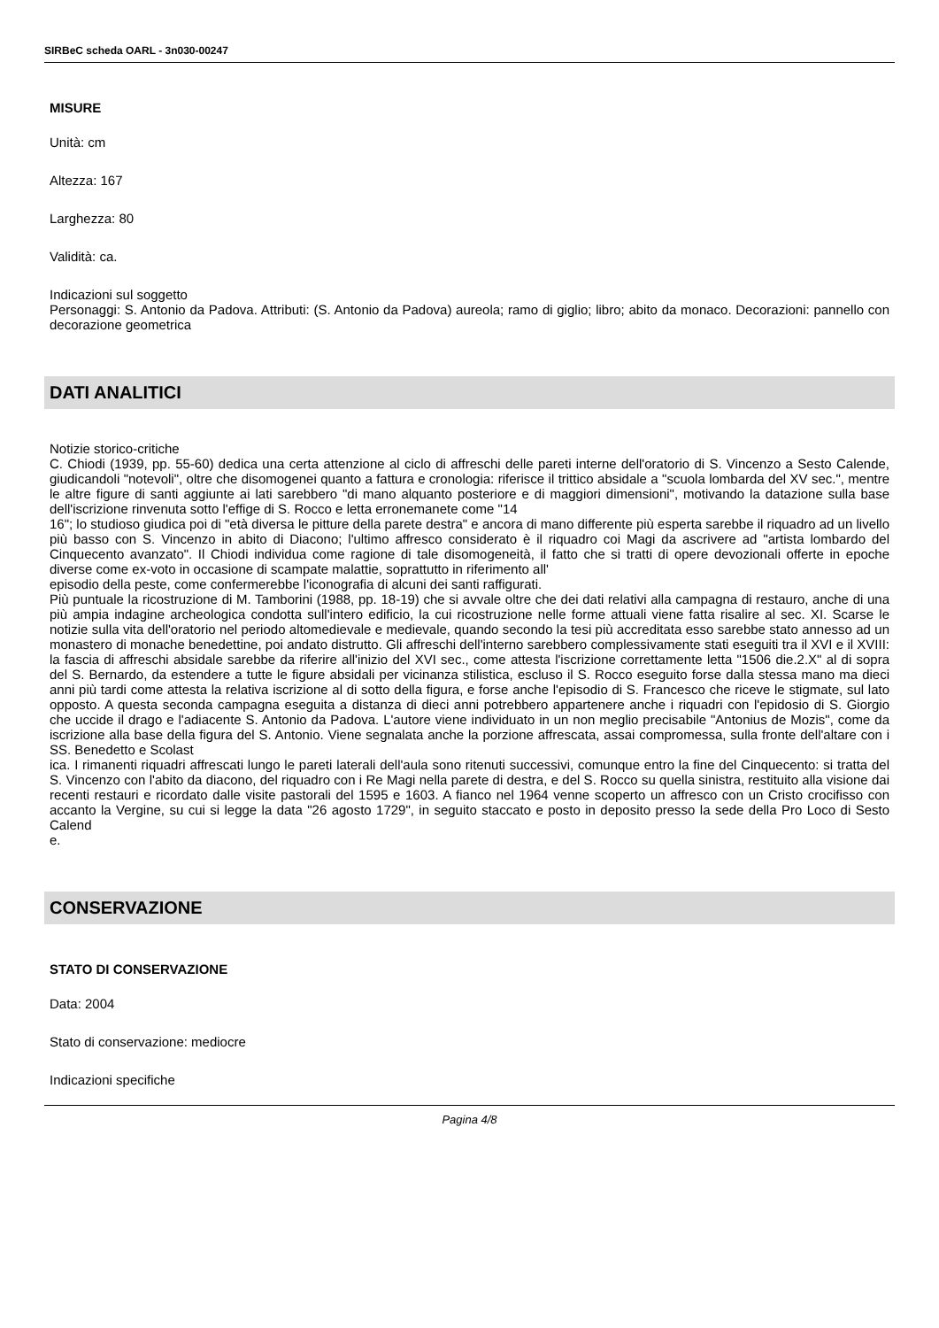SIRBeC scheda OARL - 3n030-00247
MISURE
Unità: cm
Altezza: 167
Larghezza: 80
Validità: ca.
Indicazioni sul soggetto
Personaggi: S. Antonio da Padova. Attributi: (S. Antonio da Padova) aureola; ramo di giglio; libro; abito da monaco. Decorazioni: pannello con decorazione geometrica
DATI ANALITICI
Notizie storico-critiche
C. Chiodi (1939, pp. 55-60) dedica una certa attenzione al ciclo di affreschi delle pareti interne dell'oratorio di S. Vincenzo a Sesto Calende, giudicandoli "notevoli", oltre che disomogenei quanto a fattura e cronologia: riferisce il trittico absidale a "scuola lombarda del XV sec.", mentre le altre figure di santi aggiunte ai lati sarebbero "di mano alquanto posteriore e di maggiori dimensioni", motivando la datazione sulla base dell'iscrizione rinvenuta sotto l'effige di S. Rocco e letta erronemanete come "14
16"; lo studioso giudica poi di "età diversa le pitture della parete destra" e ancora di mano differente più esperta sarebbe il riquadro ad un livello più basso con S. Vincenzo in abito di Diacono; l'ultimo affresco considerato è il riquadro coi Magi da ascrivere ad "artista lombardo del Cinquecento avanzato". Il Chiodi individua come ragione di tale disomogeneità, il fatto che si tratti di opere devozionali offerte in epoche diverse come ex-voto in occasione di scampate malattie, soprattutto in riferimento all'
episodio della peste, come confermerebbe l'iconografia di alcuni dei santi raffigurati.
Più puntuale la ricostruzione di M. Tamborini (1988, pp. 18-19) che si avvale oltre che dei dati relativi alla campagna di restauro, anche di una più ampia indagine archeologica condotta sull'intero edificio, la cui ricostruzione nelle forme attuali viene fatta risalire al sec. XI. Scarse le notizie sulla vita dell'oratorio nel periodo altomedievale e medievale, quando secondo la tesi più accreditata esso sarebbe stato annesso ad un monastero di monache benedettine, poi andato distrutto. Gli affreschi dell'interno sarebbero complessivamente stati eseguiti tra il XVI e il XVIII: la fascia di affreschi absidale sarebbe da riferire all'inizio del XVI sec., come attesta l'iscrizione correttamente letta "1506 die.2.X" al di sopra del S. Bernardo, da estendere a tutte le figure absidali per vicinanza stilistica, escluso il S. Rocco eseguito forse dalla stessa mano ma dieci anni più tardi come attesta la relativa iscrizione al di sotto della figura, e forse anche l'episodio di S. Francesco che riceve le stigmate, sul lato opposto. A questa seconda campagna eseguita a distanza di dieci anni potrebbero appartenere anche i riquadri con l'epidosio di S. Giorgio che uccide il drago e l'adiacente S. Antonio da Padova. L'autore viene individuato in un non meglio precisabile "Antonius de Mozis", come da iscrizione alla base della figura del S. Antonio. Viene segnalata anche la porzione affrescata, assai compromessa, sulla fronte dell'altare con i SS. Benedetto e Scolast
ica. I rimanenti riquadri affrescati lungo le pareti laterali dell'aula sono ritenuti successivi, comunque entro la fine del Cinquecento: si tratta del S. Vincenzo con l'abito da diacono, del riquadro con i Re Magi nella parete di destra, e del S. Rocco su quella sinistra, restituito alla visione dai recenti restauri e ricordato dalle visite pastorali del 1595 e 1603. A fianco nel 1964 venne scoperto un affresco con un Cristo crocifisso con accanto la Vergine, su cui si legge la data "26 agosto 1729", in seguito staccato e posto in deposito presso la sede della Pro Loco di Sesto Calend
e.
CONSERVAZIONE
STATO DI CONSERVAZIONE
Data: 2004
Stato di conservazione: mediocre
Indicazioni specifiche
Pagina 4/8